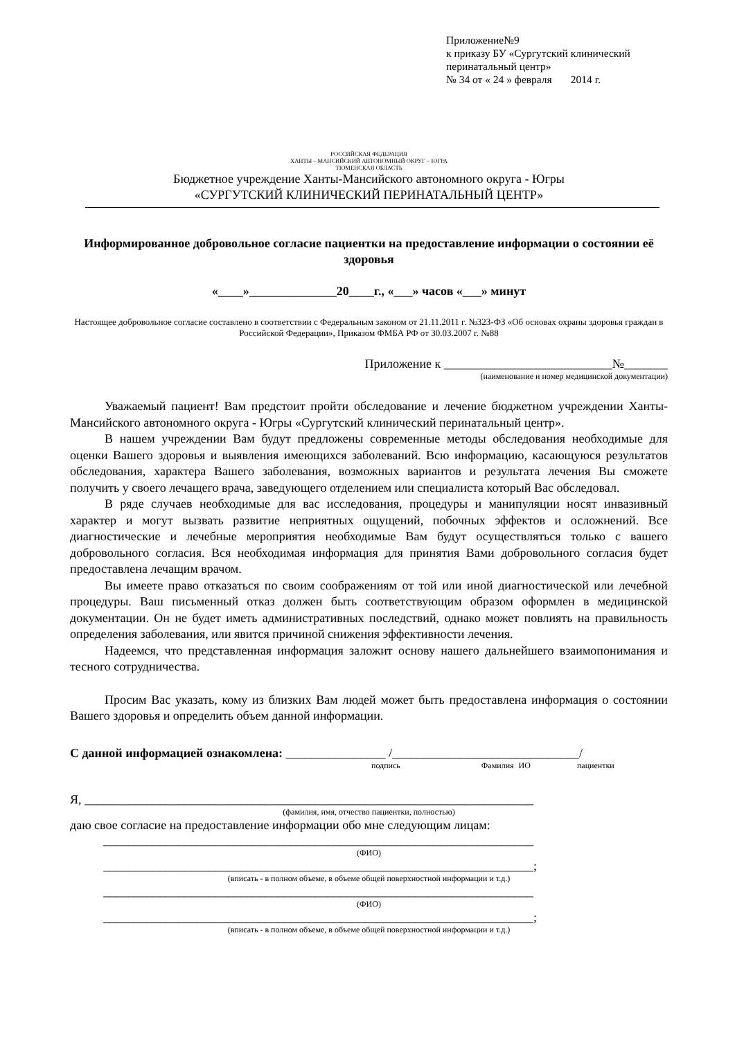Приложение№9
к приказу БУ «Сургутский клинический перинатальный центр»
№ 34 от « 24 » февраля 2014 г.
РОССИЙСКАЯ ФЕДЕРАЦИЯ
ХАНТЫ – МАНСИЙСКИЙ АВТОНОМНЫЙ ОКРУГ – ЮГРА
ТЮМЕНСКАЯ ОБЛАСТЬ
Бюджетное учреждение Ханты-Мансийского автономного округа - Югры
«СУРГУТСКИЙ КЛИНИЧЕСКИЙ ПЕРИНАТАЛЬНЫЙ ЦЕНТР»
Информированное добровольное согласие пациентки на предоставление информации о состоянии её здоровья
«____»______________20____г., «___» часов «___» минут
Настоящее добровольное согласие составлено в соответствии с Федеральным законом от 21.11.2011 г. №323-ФЗ «Об основах охраны здоровья граждан в Российской Федерации», Приказом ФМБА РФ от 30.03.2007 г. №88
Приложение к ___________________________№_______
(наименование и номер медицинской документации)
Уважаемый пациент! Вам предстоит пройти обследование и лечение бюджетном учреждении Ханты-Мансийского автономного округа - Югры «Сургутский клинический перинатальный центр».
В нашем учреждении Вам будут предложены современные методы обследования необходимые для оценки Вашего здоровья и выявления имеющихся заболеваний. Всю информацию, касающуюся результатов обследования, характера Вашего заболевания, возможных вариантов и результата лечения Вы сможете получить у своего лечащего врача, заведующего отделением или специалиста который Вас обследовал.
В ряде случаев необходимые для вас исследования, процедуры и манипуляции носят инвазивный характер и могут вызвать развитие неприятных ощущений, побочных эффектов и осложнений. Все диагностические и лечебные мероприятия необходимые Вам будут осуществляться только с вашего добровольного согласия. Вся необходимая информация для принятия Вами добровольного согласия будет предоставлена лечащим врачом.
Вы имеете право отказаться по своим соображениям от той или иной диагностической или лечебной процедуры. Ваш письменный отказ должен быть соответствующим образом оформлен в медицинской документации. Он не будет иметь административных последствий, однако может повлиять на правильность определения заболевания, или явится причиной снижения эффективности лечения.
Надеемся, что представленная информация заложит основу нашего дальнейшего взаимопонимания и тесного сотрудничества.
Просим Вас указать, кому из близких Вам людей может быть предоставлена информация о состоянии Вашего здоровья и определить объем данной информации.
С данной информацией ознакомлена: ________________ /______________________________/
подпись Фамилия ИО пациентки
Я, ________________________________________________________________________
(фамилия, имя, отчество пациентки, полностью)
даю свое согласие на предоставление информации обо мне следующим лицам:
_____________________________________________________________________
(ФИО)
_____________________________________________________________________;
(вписать - в полном объеме, в объеме общей поверхностной информации и т.д.)
_____________________________________________________________________
(ФИО)
_____________________________________________________________________;
(вписать - в полном объеме, в объеме общей поверхностной информации и т.д.)